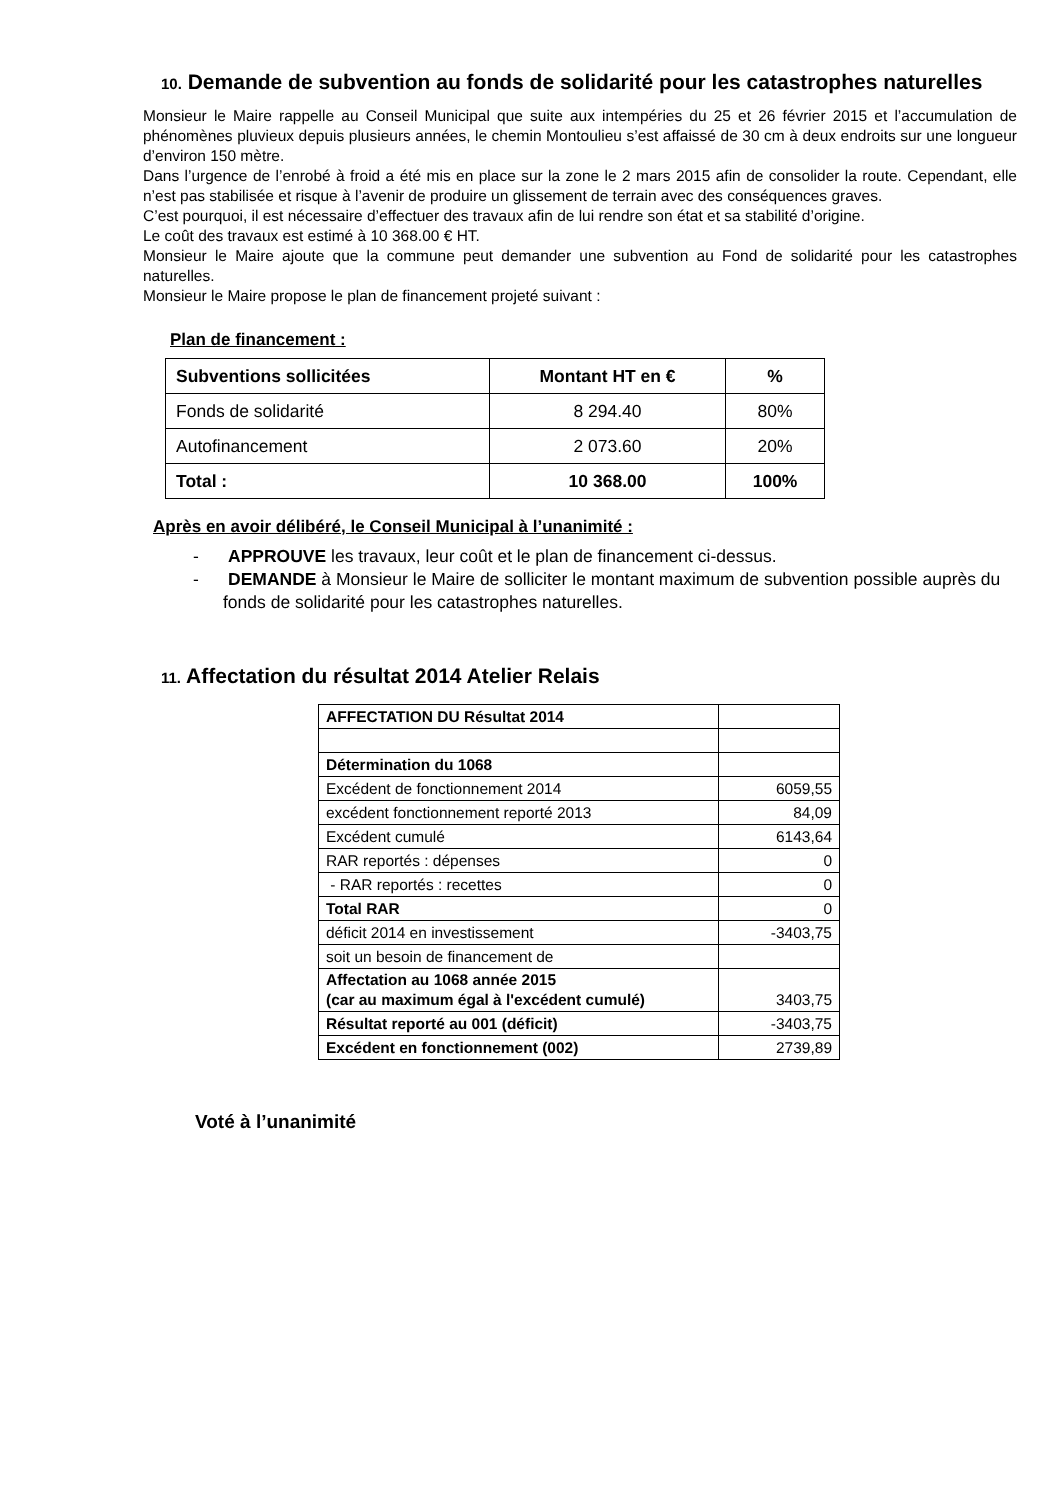10. Demande de subvention au fonds de solidarité pour les catastrophes naturelles
Monsieur le Maire rappelle au Conseil Municipal que suite aux intempéries du 25 et 26 février 2015 et l’accumulation de phénomènes pluvieux depuis plusieurs années, le chemin Montoulieu s’est affaissé de 30 cm à deux endroits sur une longueur d’environ 150 mètre.
Dans l’urgence de l’enrobé à froid a été mis en place sur la zone le 2 mars 2015 afin de consolider la route. Cependant, elle n’est pas stabilisée et risque à l’avenir de produire un glissement de terrain avec des conséquences graves.
C’est pourquoi, il est nécessaire d’effectuer des travaux afin de lui rendre son état et sa stabilité d’origine.
Le coût des travaux est estimé à 10 368.00 € HT.
Monsieur le Maire ajoute que la commune peut demander une subvention au Fond de solidarité pour les catastrophes naturelles.
Monsieur le Maire propose le plan de financement projeté suivant :
Plan de financement :
| Subventions sollicitées | Montant HT en € | % |
| Fonds de solidarité | 8 294.40 | 80% |
| Autofinancement | 2 073.60 | 20% |
| Total : | 10 368.00 | 100% |
Après en avoir délibéré, le Conseil Municipal à l’unanimité :
- APPROUVE les travaux, leur coût et le plan de financement ci-dessus.
- DEMANDE à Monsieur le Maire de solliciter le montant maximum de subvention possible auprès du fonds de solidarité pour les catastrophes naturelles.
11. Affectation du résultat 2014 Atelier Relais
| AFFECTATION DU Résultat 2014 | |
| Détermination du 1068 | |
| Excédent de fonctionnement 2014 | 6059,55 |
| excédent fonctionnement reporté 2013 | 84,09 |
| Excédent cumulé | 6143,64 |
| RAR reportés : dépenses | 0 |
| - RAR reportés : recettes | 0 |
| Total RAR | 0 |
| déficit 2014 en investissement | -3403,75 |
| soit un besoin de financement de | |
| Affectation au 1068 année 2015 (car au maximum égal à l'excédent cumulé) | 3403,75 |
| Résultat reporté au 001 (déficit) | -3403,75 |
| Excédent en fonctionnement (002) | 2739,89 |
Voté à l’unanimité